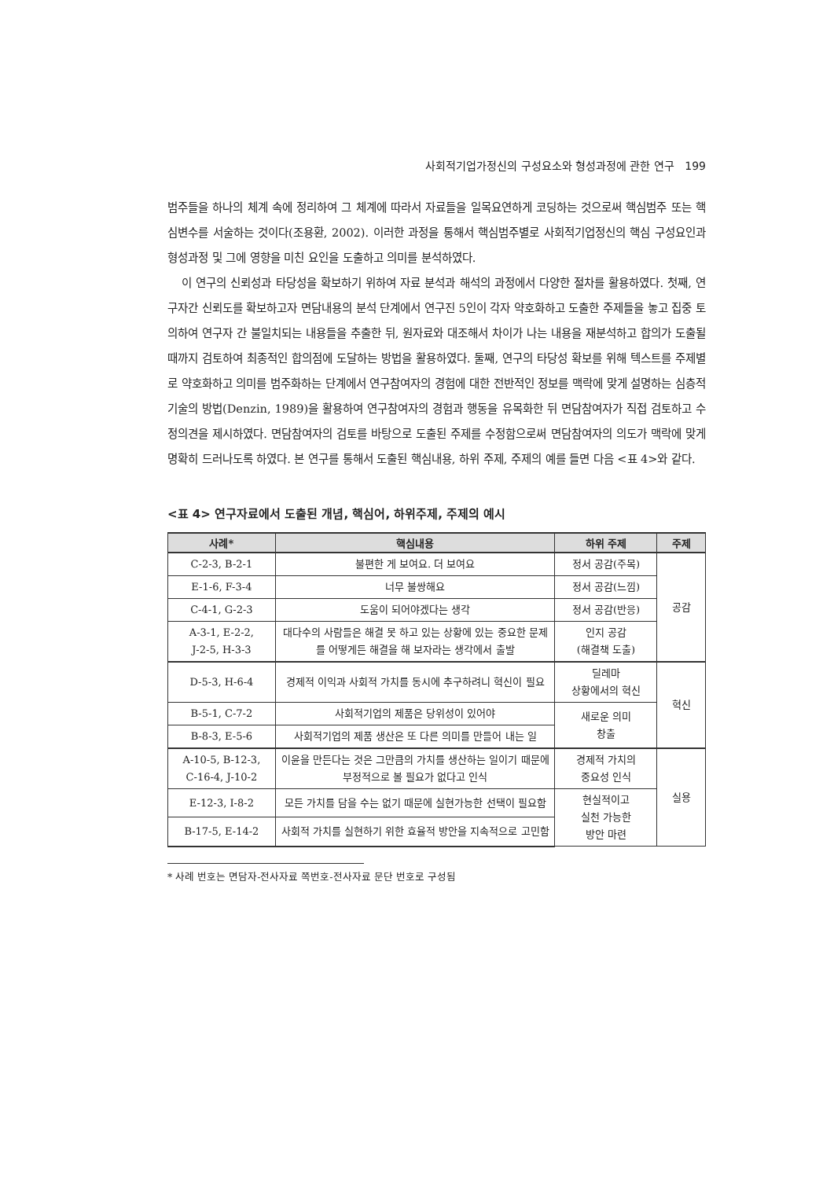사회적기업가정신의 구성요소와 형성과정에 관한 연구 199
범주들을 하나의 체계 속에 정리하여 그 체계에 따라서 자료들을 일목요연하게 코딩하는 것으로써 핵심범주 또는 핵심변수를 서술하는 것이다(조용환, 2002). 이러한 과정을 통해서 핵심범주별로 사회적기업정신의 핵심 구성요인과 형성과정 및 그에 영향을 미친 요인을 도출하고 의미를 분석하였다.
이 연구의 신뢰성과 타당성을 확보하기 위하여 자료 분석과 해석의 과정에서 다양한 절차를 활용하였다. 첫째, 연구자간 신뢰도를 확보하고자 면담내용의 분석 단계에서 연구진 5인이 각자 약호화하고 도출한 주제들을 놓고 집중 토의하여 연구자 간 불일치되는 내용들을 추출한 뒤, 원자료와 대조해서 차이가 나는 내용을 재분석하고 합의가 도출될 때까지 검토하여 최종적인 합의점에 도달하는 방법을 활용하였다. 둘째, 연구의 타당성 확보를 위해 텍스트를 주제별로 약호화하고 의미를 범주화하는 단계에서 연구참여자의 경험에 대한 전반적인 정보를 맥락에 맞게 설명하는 심층적 기술의 방법(Denzin, 1989)을 활용하여 연구참여자의 경험과 행동을 유목화한 뒤 면담참여자가 직접 검토하고 수정의견을 제시하였다. 면담참여자의 검토를 바탕으로 도출된 주제를 수정함으로써 면담참여자의 의도가 맥락에 맞게 명확히 드러나도록 하였다. 본 연구를 통해서 도출된 핵심내용, 하위 주제, 주제의 예를 들면 다음 <표 4>와 같다.
<표 4> 연구자료에서 도출된 개념, 핵심어, 하위주제, 주제의 예시
| 사례* | 핵심내용 | 하위 주제 | 주제 |
| --- | --- | --- | --- |
| C-2-3, B-2-1 | 불편한 게 보여요. 더 보여요 | 정서 공감(주목) | 공감 |
| E-1-6, F-3-4 | 너무 불쌍해요 | 정서 공감(느낌) | |
| C-4-1, G-2-3 | 도움이 되어야겠다는 생각 | 정서 공감(반응) | |
| A-3-1, E-2-2, J-2-5, H-3-3 | 대다수의 사람들은 해결 못 하고 있는 상황에 있는 중요한 문제를 어떻게든 해결을 해 보자라는 생각에서 출발 | 인지 공감 (해결책 도출) | |
| D-5-3, H-6-4 | 경제적 이익과 사회적 가치를 동시에 추구하려니 혁신이 필요 | 딜레마 상황에서의 혁신 | 혁신 |
| B-5-1, C-7-2 | 사회적기업의 제품은 당위성이 있어야 | 새로운 의미 창출 | |
| B-8-3, E-5-6 | 사회적기업의 제품 생산은 또 다른 의미를 만들어 내는 일 | | |
| A-10-5, B-12-3, C-16-4, J-10-2 | 이윤을 만든다는 것은 그만큼의 가치를 생산하는 일이기 때문에 부정적으로 볼 필요가 없다고 인식 | 경제적 가치의 중요성 인식 | 실용 |
| E-12-3, I-8-2 | 모든 가치를 담을 수는 없기 때문에 실현가능한 선택이 필요함 | 현실적이고 실천 가능한 방안 마련 | |
| B-17-5, E-14-2 | 사회적 가치를 실현하기 위한 효율적 방안을 지속적으로 고민함 | | |
* 사례 번호는 면담자-전사자료 쪽번호-전사자료 문단 번호로 구성됨